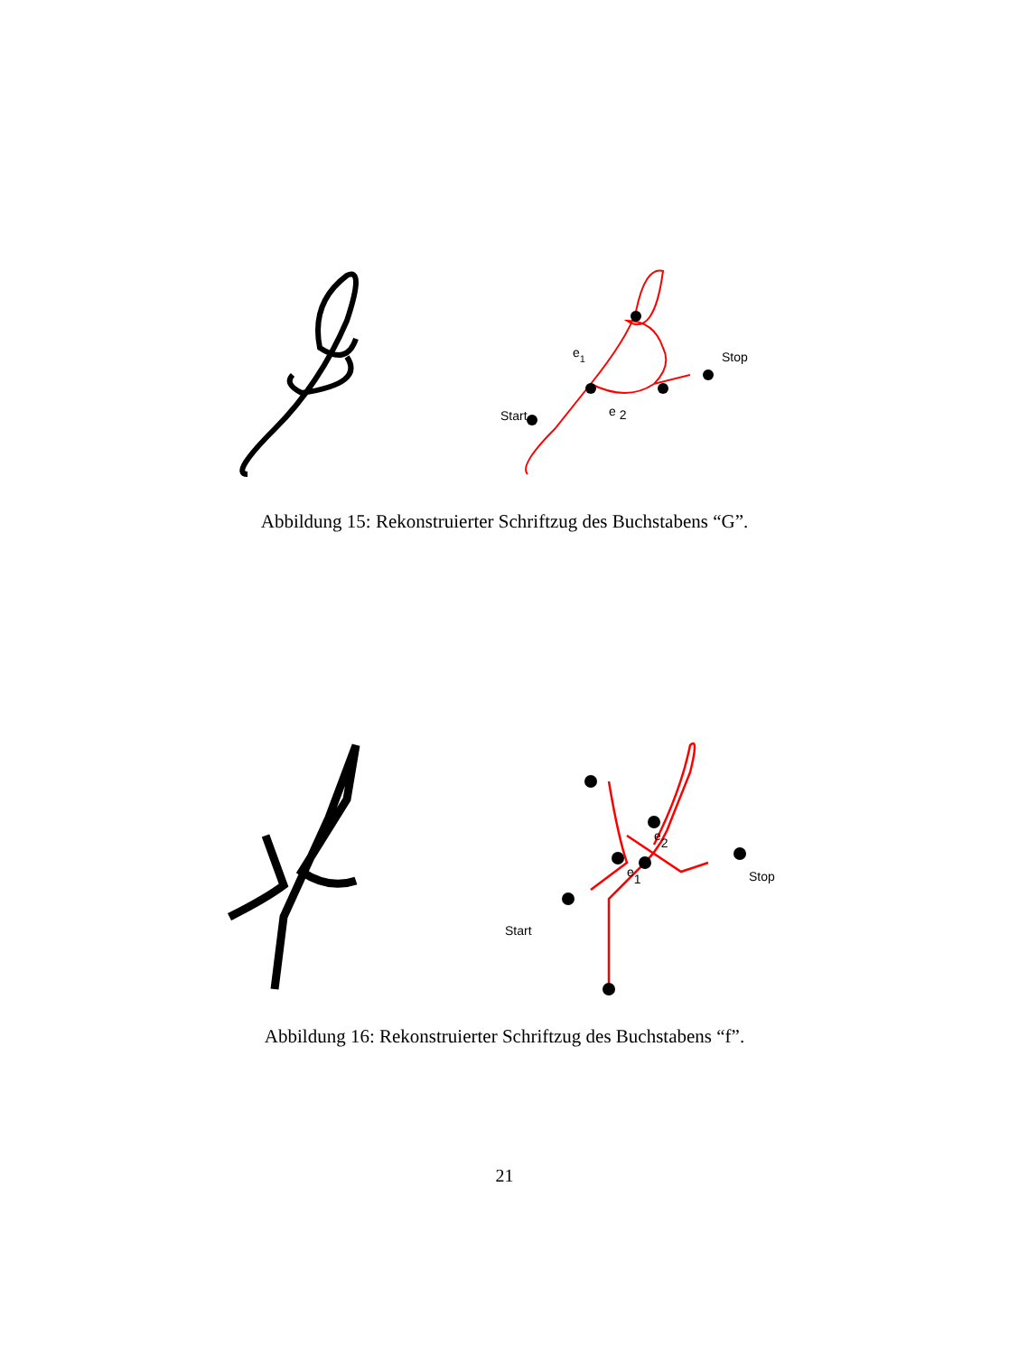Start
Stop
e1
e 2
Abbildung 15: Rekonstruierter Schriftzug des Buchstabens “G”.
Start
Stop
e1
e2
Abbildung 16: Rekonstruierter Schriftzug des Buchstabens “f”.
21